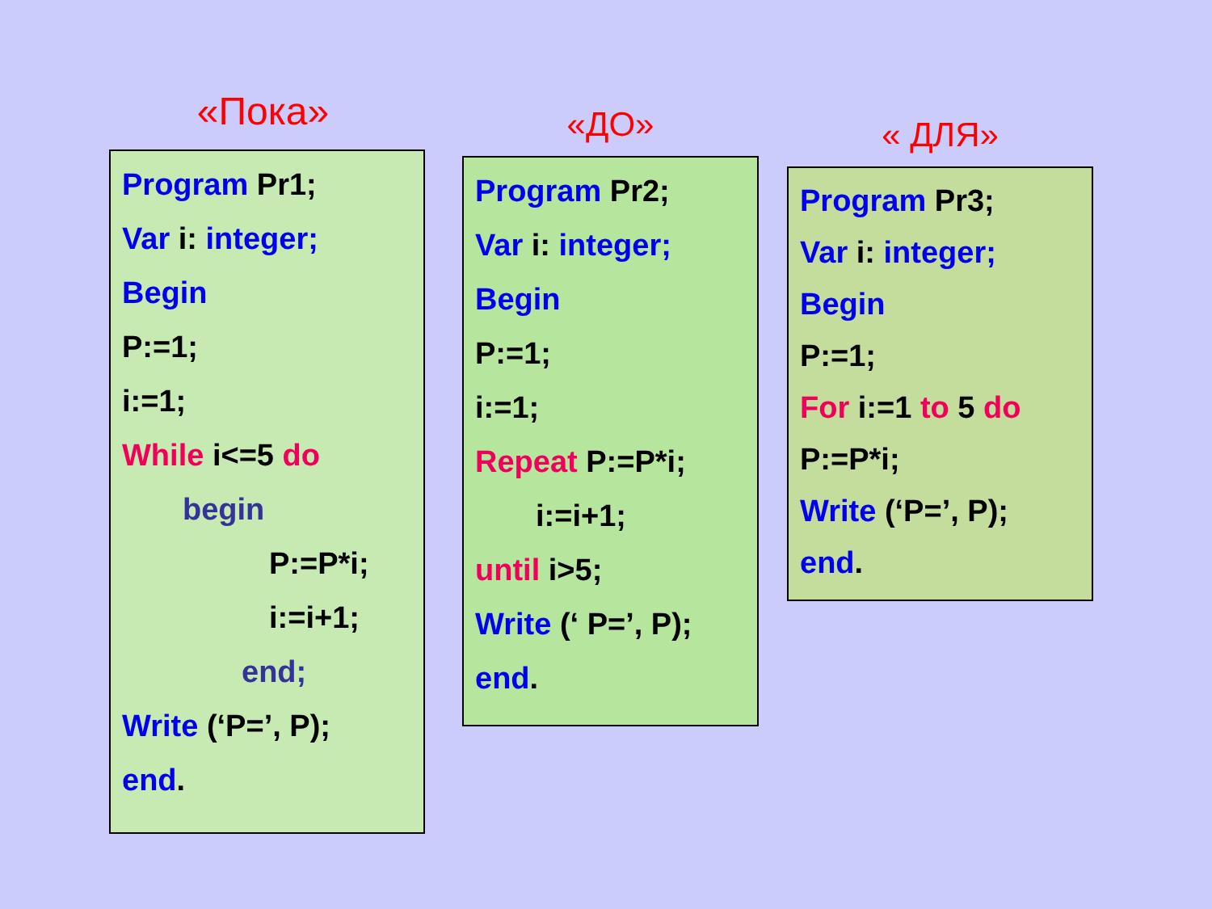«Пока»
Program Pr1;
Var i: integer;
Begin
P:=1;
i:=1;
While i<=5 do
begin
P:=P*i;
i:=i+1;
end;
Write (‘P=’, P);
end.
«ДО»
Program Pr2;
Var i: integer;
Begin
P:=1;
i:=1;
Repeat P:=P*i;
i:=i+1;
until i>5;
Write (‘ P=’, P);
end.
« ДЛЯ»
Program Pr3;
Var i: integer;
Begin
P:=1;
For i:=1 to 5 do
P:=P*i;
Write (‘P=’, P);
end.